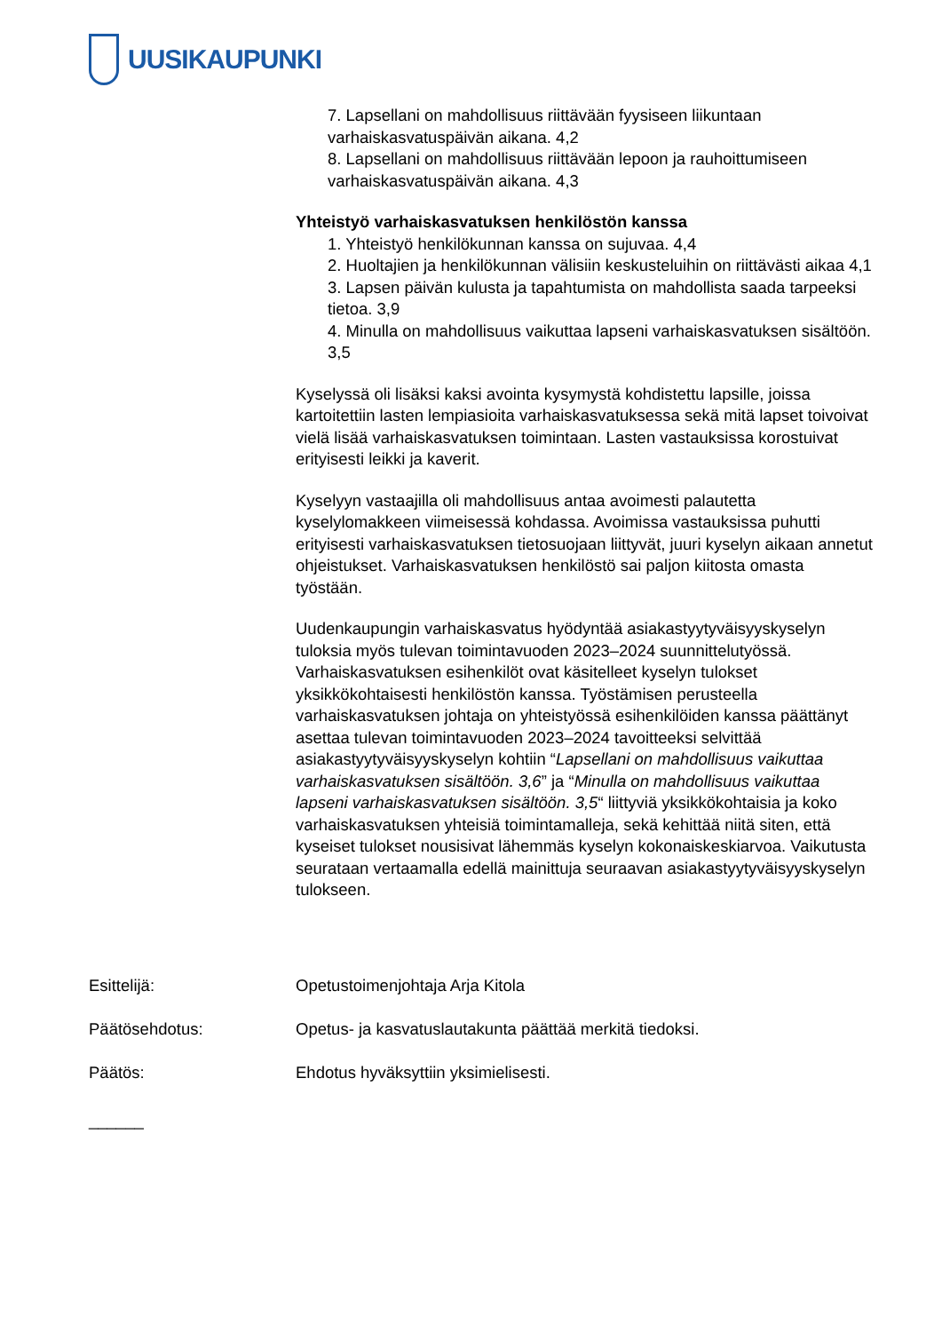UUSIKAUPUNKI
7. Lapsellani on mahdollisuus riittävään fyysiseen liikuntaan varhaiskasvatuspäivän aikana. 4,2
8. Lapsellani on mahdollisuus riittävään lepoon ja rauhoittumiseen varhaiskasvatuspäivän aikana. 4,3
Yhteistyö varhaiskasvatuksen henkilöstön kanssa
1. Yhteistyö henkilökunnan kanssa on sujuvaa. 4,4
2. Huoltajien ja henkilökunnan välisiin keskusteluihin on riittävästi aikaa 4,1
3. Lapsen päivän kulusta ja tapahtumista on mahdollista saada tarpeeksi tietoa. 3,9
4. Minulla on mahdollisuus vaikuttaa lapseni varhaiskasvatuksen sisältöön. 3,5
Kyselyssä oli lisäksi kaksi avointa kysymystä kohdistettu lapsille, joissa kartoitettiin lasten lempiasioita varhaiskasvatuksessa sekä mitä lapset toivoivat vielä lisää varhaiskasvatuksen toimintaan. Lasten vastauksissa korostuivat erityisesti leikki ja kaverit.
Kyselyyn vastaajilla oli mahdollisuus antaa avoimesti palautetta kyselylomakkeen viimeisessä kohdassa. Avoimissa vastauksissa puhutti erityisesti varhaiskasvatuksen tietosuojaan liittyvät, juuri kyselyn aikaan annetut ohjeistukset. Varhaiskasvatuksen henkilöstö sai paljon kiitosta omasta työstään.
Uudenkaupungin varhaiskasvatus hyödyntää asiakastyytyväisyyskyselyn tuloksia myös tulevan toimintavuoden 2023–2024 suunnittelutyössä. Varhaiskasvatuksen esihenkilöt ovat käsitelleet kyselyn tulokset yksikkökohtaisesti henkilöstön kanssa. Työstämisen perusteella varhaiskasvatuksen johtaja on yhteistyössä esihenkilöiden kanssa päättänyt asettaa tulevan toimintavuoden 2023–2024 tavoitteeksi selvittää asiakastyytyväisyyskyselyn kohtiin “Lapsellani on mahdollisuus vaikuttaa varhaiskasvatuksen sisältöön. 3,6” ja “Minulla on mahdollisuus vaikuttaa lapseni varhaiskasvatuksen sisältöön. 3,5“ liittyviä yksikkökohtaisia ja koko varhaiskasvatuksen yhteisiä toimintamalleja, sekä kehittää niitä siten, että kyseiset tulokset nousisivat lähemmäs kyselyn kokonaiskeskiarvoa. Vaikutusta seurataan vertaamalla edellä mainittuja seuraavan asiakastyytyväisyyskyselyn tulokseen.
Esittelijä: Opetustoimenjohtaja Arja Kitola
Päätösehdotus: Opetus- ja kasvatuslautakunta päättää merkitä tiedoksi.
Päätös: Ehdotus hyväksyttiin yksimielisesti.
______